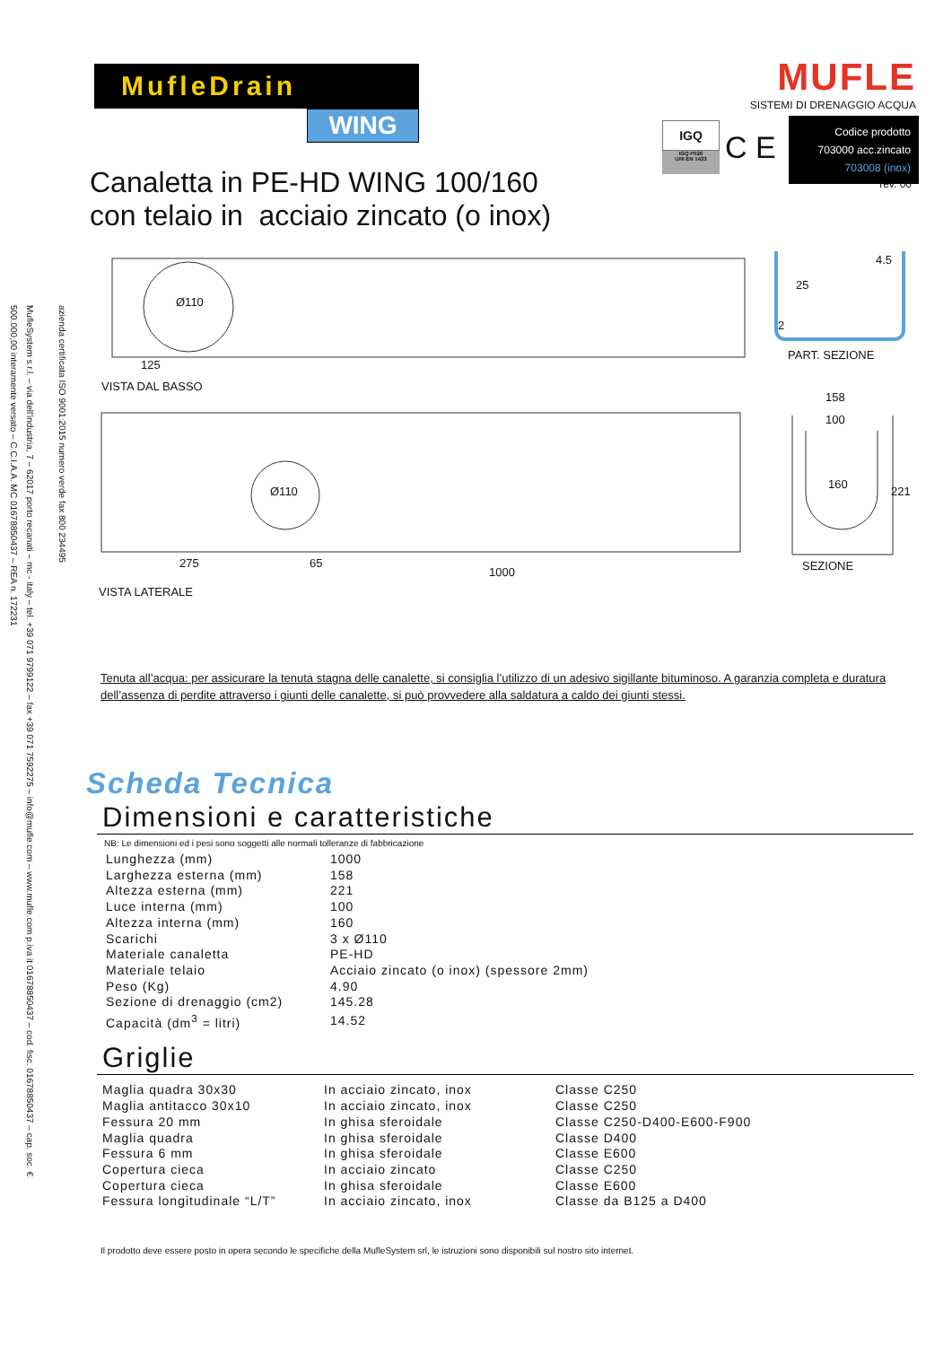azienda certificata ISO 9001:2015 numero verde fax 800 234495
MufleSystem s.r.l. – via dell'industria, 7 – 62017 porto recanati – mc - italy – tel. +39 071 9799122 – fax +39 071 7592275 – info@mufle.com – www.mufle.com p.iva it 01678850437 – cod. fisc. 01678850437 – cap. soc. € 500.000,00 interamente versato – C.C.I.A.A. MC 01678850437 – REA n. 172231
MufleDrain
WING
MUFLE
SISTEMI DI DRENAGGIO ACQUA
IGQ
IGQ P026
UNI EN 1433
C E
Codice prodotto
703000 acc.zincato
703008 (inox)
rev. 00
Canaletta in PE-HD WING 100/160
con telaio in acciaio zincato (o inox)
Ø110
125
VISTA DAL BASSO
Ø110
275 65
1000
VISTA LATERALE
4.5
25
2
PART. SEZIONE
158
100
160
221
SEZIONE
Tenuta all’acqua: per assicurare la tenuta stagna delle canalette, si consiglia l’utilizzo di un adesivo sigillante bituminoso. A garanzia completa e duratura dell’assenza di perdite attraverso i giunti delle canalette, si può provvedere alla saldatura a caldo dei giunti stessi.
Scheda Tecnica
Dimensioni e caratteristiche
NB: Le dimensioni ed i pesi sono soggetti alle normali tolleranze di fabbricazione
| Lunghezza (mm) | 1000 |
| Larghezza esterna (mm) | 158 |
| Altezza esterna (mm) | 221 |
| Luce interna (mm) | 100 |
| Altezza interna (mm) | 160 |
| Scarichi | 3 x Ø110 |
| Materiale canaletta | PE-HD |
| Materiale telaio | Acciaio zincato (o inox) (spessore 2mm) |
| Peso (Kg) | 4.90 |
| Sezione di drenaggio (cm2) | 145.28 |
| Capacità (dm<sup>3</sup> = litri) | 14.52 |
Griglie
| Maglia quadra 30x30 | In acciaio zincato, inox | Classe C250 |
| Maglia antitacco 30x10 | In acciaio zincato, inox | Classe C250 |
| Fessura 20 mm | In ghisa sferoidale | Classe C250-D400-E600-F900 |
| Maglia quadra | In ghisa sferoidale | Classe D400 |
| Fessura 6 mm | In ghisa sferoidale | Classe E600 |
| Copertura cieca | In acciaio zincato | Classe C250 |
| Copertura cieca | In ghisa sferoidale | Classe E600 |
| Fessura longitudinale “L/T” | In acciaio zincato, inox | Classe da B125 a D400 |
Il prodotto deve essere posto in opera secondo le specifiche della MufleSystem srl, le istruzioni sono disponibili sul nostro sito internet.